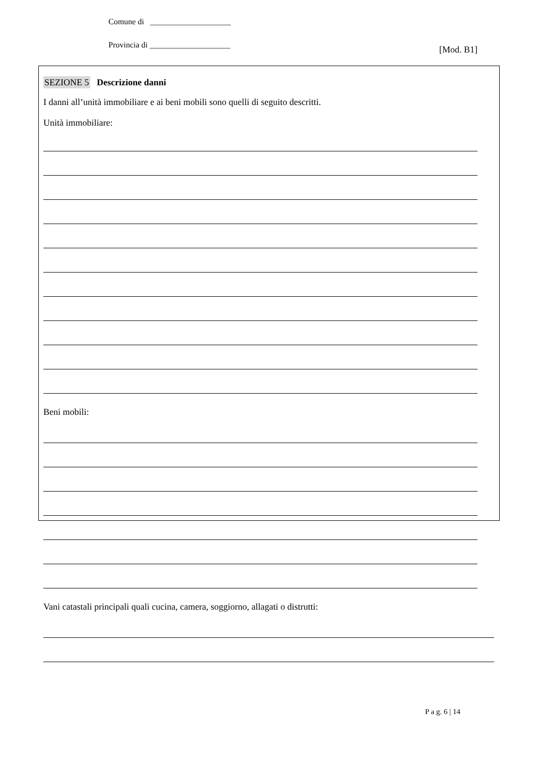Comune di ____________________
Provincia di ____________________
[Mod. B1]
SEZIONE 5 Descrizione danni
I danni all’unità immobiliare e ai beni mobili sono quelli di seguito descritti.
Unità immobiliare:
Beni mobili:
Vani catastali principali quali cucina, camera, soggiorno, allagati o distrutti:
P a g. 6 | 14